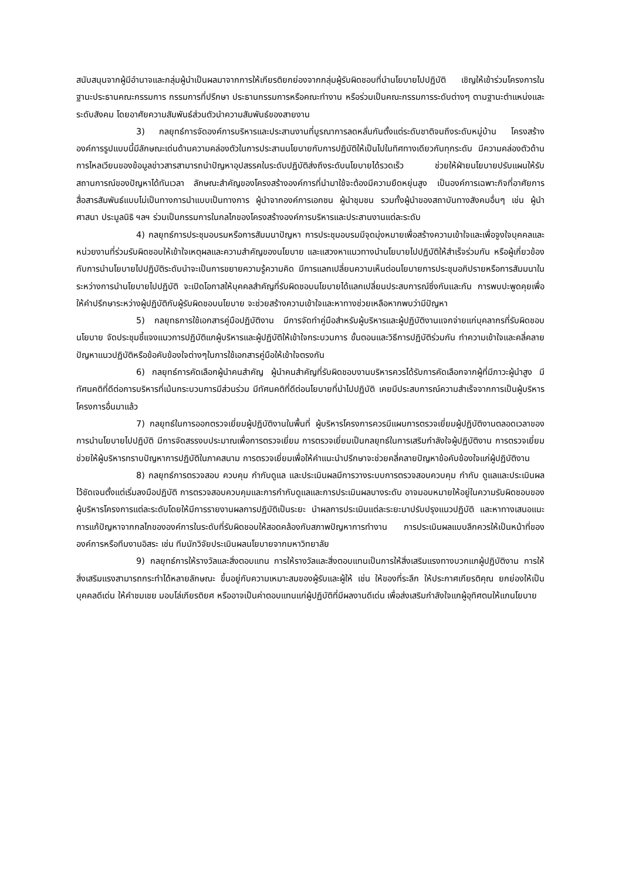สนับสนุนจากผู้มีอำนาจและกลุ่มผู้นำเป็นผลมาจากการให้เกียรติยกย่องจากกลุ่มผู้รับผิดชอบที่นำนโยบายไปปฏิบัติ เชิญให้เข้าร่วมโครงการในฐานะประธานคณะกรรมการ กรรมการที่ปรึกษา ประธานกรรมการหรือคณะทำงาน หรือร่วมเป็นคณะกรรมการระดับต่างๆ ตามฐานะตำแหน่งและระดับสังคม โดยอาศัยความสัมพันธ์ส่วนตัวนำความสัมพันธ์ของสายงาน
3) กลยุทธ์การจัดองค์การบริหารและประสานงานที่บูรณาการลดหลั่นกันตั้งแต่ระดับชาติจนถึงระดับหมู่บ้าน โครงสร้างองค์การรูปแบบนี้มีลักษณะเด่นด้านความคล่องตัวในการประสานนโยบายกับการปฏิบัติให้เป็นไปในทิศทางเดียวกันทุกระดับ มีความคล่องตัวด้านการไหลเวียนของข้อมูลข่าวสารสามารถนำปัญหาอุปสรรคในระดับปฏิบัติส่งถึงระดับนโยบายได้รวดเร็ว ช่วยให้ฝ่ายนโยบายปรับแผนให้รับสถานการณ์ของปัญหาได้ทันเวลา ลักษณะสำคัญของโครงสร้างองค์การที่นำมาใช้จะต้องมีความยืดหยุ่นสูง เป็นองค์การเฉพาะกิจที่อาศัยการสื่อสารสัมพันธ์แบบไม่เป็นทางการนำแบบเป็นทางการ ผู้นำจากองค์การเอกชน ผู้นำชุมชน รวมทั้งผู้นำของสถาบันทางสังคมอื่นๆ เช่น ผู้นำศาสนา ประมูลนิธิ ฯลฯ ร่วมเป็นกรรมการในกลไกของโครงสร้างองค์การบริหารและประสานงานแต่ละระดับ
4) กลยุทธ์การประชุมอบรมหรือการสัมมนาปัญหา การประชุมอบรมมีจุดมุ่งหมายเพื่อสร้างความเข้าใจและเพื่อจูงใจบุคคลและหน่วยงานที่ร่วมรับผิดชอบให้เข้าใจเหตุผลและความสำคัญของนโยบาย และแสวงหาแนวทางนำนโยบายไปปฏิบัติให้สำเร็จร่วมกัน หรือผู้เกี่ยวข้องกับการนำนโยบายไปปฏิบัติระดับนำจะเป็นการขยายความรู้ความคิด มีการแลกเปลี่ยนความเห็นต่อนโยบายการประชุมอภิปรายหรือการสัมมนาในระหว่างการนำนโยบายไปปฏิบัติ จะเปิดโอกาสให้บุคคลสำคัญที่รับผิดชอบนโยบายได้แลกเปลี่ยนประสบการณ์ซึ่งกันและกัน การพบปะพูดคุยเพื่อให้คำปรึกษาระหว่างผู้ปฏิบัติกับผู้รับผิดชอบนโยบาย จะช่วยสร้างความเข้าใจและหาทางช่วยเหลือหากพบว่ามีปัญหา
5) กลยุทธการใช้เอกสารคู่มือปฏิบัติงาน มีการจัดทำคู่มือสำหรับผู้บริหารและผู้ปฏิบัติงานแจกจ่ายแก่บุคลากรที่รับผิดชอบนโยบาย จัดประชุมชี้แจงแนวการปฏิบัติแกผู้บริหารและผู้ปฏิบัติให้เข้าใจกระบวนการ ขั้นตอนและวิธีการปฏิบัติร่วมกัน ทำความเข้าใจและคลี่คลายปัญหาแนวปฏิบัติหรือข้อคับข้องใจต่างๆในการใช้เอกสารคู่มือให้เข้าใจตรงกัน
6) กลยุทธ์การคัดเลือกผู้นำคนสำคัญ ผู้นำคนสำคัญที่รับผิดชอบงานบริหารควรได้รับการคัดเลือกจากผู้ที่มีภาวะผู้นำสูง มีทัศนคติที่ดีต่อการบริหารที่เน้นกระบวนการมีส่วนร่วม มีทัศนคติที่ดีต่อนโยบายที่นำไปปฏิบัติ เคยมีประสบการณ์ความสำเร็จจากการเป็นผู้บริหารโครงการอื่นมาแล้ว
7) กลยุทธ์ในการออกตรวจเยี่ยมผู้ปฏิบัติงานในพื้นที่ ผู้บริหารโครงการควรมีแผนการตรวจเยี่ยมผู้ปฏิบัติงานตลอดเวลาของการนำนโยบายไปปฏิบัติ มีการจัดสรรงบประมาณเพื่อการตรวจเยี่ยม การตรวจเยี่ยมเป็นกลยุทธ์ในการเสริมกำลังใจผู้ปฏิบัติงาน การตรวจเยี่ยมช่วยให้ผู้บริหารทราบปัญหาการปฏิบัติในภาคสนาม การตรวจเยี่ยมเพื่อให้คำแนะนำปรึกษาจะช่วยคลี่คลายปัญหาข้อคับข้องใจแก่ผู้ปฏิบัติงาน
8) กลยุทธ์การตรวจสอบ ควบคุม กำกับดูแล และประเมินผลมีการวางระบบการตรวจสอบควบคุม กำกับ ดูแลและประเมินผลไว้ชัดเจนตั้งแต่เริ่มลงมือปฏิบัติ การตรวจสอบควบคุมและการกำกับดูแลและการประเมินผลบางระดับ อาจมอบหมายให้อยู่ในความรับผิดชอบของผู้บริหารโครงการแต่ละระดับโดยให้มีการรายงานผลการปฏิบัติเป็นระยะ นำผลการประเมินแต่ละระยะมาปรับปรุงแนวปฏิบัติ และหาทางเสนอแนะการแก้ปัญหาจากกลไกขององค์การในระดับที่รับผิดชอบให้สอดคล้องกับสภาพปัญหาการทำงาน การประเมินผลแบบลึกควรให้เป็นหน้าที่ขององค์การหรือทีมงานอิสระ เช่น ทีมนักวิจัยประเมินผลนโยบายจากมหาวิทยาลัย
9) กลยุทธ์การให้รางวัลและสิ่งตอบแทน การให้รางวัลและสิ่งตอบแทนเป็นการให้สิ่งเสริมแรงทางบวกแกผู้ปฏิบัติงาน การให้สิ่งเสริมแรงสามารถกระทำได้หลายลักษณะ ขึ้นอยู่กับความเหมาะสมของผู้รับและผู้ให้ เช่น ให้ของที่ระลึก ให้ประกาศเกียรติคุณ ยกย่องให้เป็นบุคคลดีเด่น ให้คำชมเชย มอบโล่เกียรติยศ หรืออาจเป็นค่าตอบแทนแก่ผู้ปฏิบัติที่มีผลงานดีเด่น เพื่อส่งเสริมกำลังใจแกผู้อุทิศตนให้แกนโยบาย